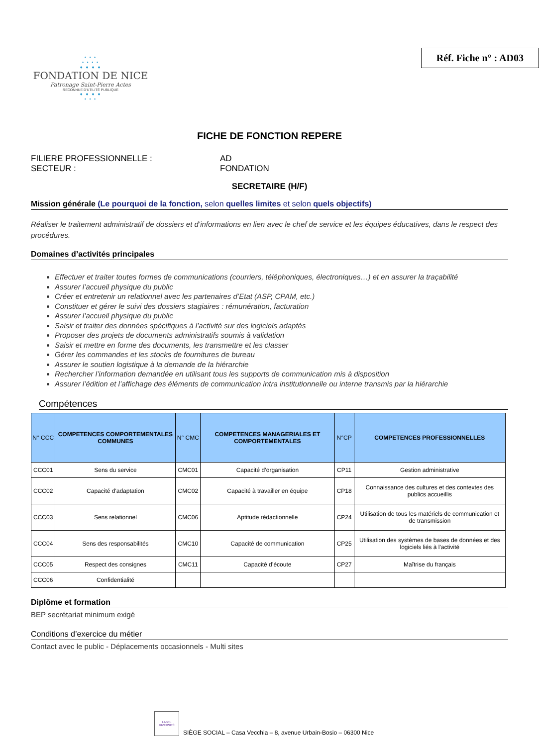• • •
• • • •
● ● ● ●
FONDATION DE NICE
Patronage Saint-Pierre Actes
RECONNUE D'UTILITÉ PUBLIQUE
● ● ● ●
• • •
Réf. Fiche n° : AD03
FICHE DE FONCTION REPERE
FILIERE PROFESSIONNELLE : AD
SECTEUR : FONDATION
SECRETAIRE (H/F)
Mission générale (Le pourquoi de la fonction, selon quelles limites et selon quels objectifs)
Réaliser le traitement administratif de dossiers et d’informations en lien avec le chef de service et les équipes éducatives, dans le respect des procédures.
Domaines d’activités principales
Effectuer et traiter toutes formes de communications (courriers, téléphoniques, électroniques…) et en assurer la traçabilité
Assurer l’accueil physique du public
Créer et entretenir un relationnel avec les partenaires d’Etat (ASP, CPAM, etc.)
Constituer et gérer le suivi des dossiers stagiaires : rémunération, facturation
Assurer l’accueil physique du public
Saisir et traiter des données spécifiques à l’activité sur des logiciels adaptés
Proposer des projets de documents administratifs soumis à validation
Saisir et mettre en forme des documents, les transmettre et les classer
Gérer les commandes et les stocks de fournitures de bureau
Assurer le soutien logistique à la demande de la hiérarchie
Rechercher l’information demandée en utilisant tous les supports de communication mis à disposition
Assurer l’édition et l’affichage des éléments de communication intra institutionnelle ou interne transmis par la hiérarchie
Compétences
| N° CCC | COMPETENCES COMPORTEMENTALES COMMUNES | N° CMC | COMPETENCES MANAGERIALES ET COMPORTEMENTALES | N°CP | COMPETENCES PROFESSIONNELLES |
| --- | --- | --- | --- | --- | --- |
| CCC01 | Sens du service | CMC01 | Capacité d’organisation | CP11 | Gestion administrative |
| CCC02 | Capacité d'adaptation | CMC02 | Capacité à travailler en équipe | CP18 | Connaissance des cultures et des contextes des publics accueillis |
| CCC03 | Sens relationnel | CMC06 | Aptitude rédactionnelle | CP24 | Utilisation de tous les matériels de communication et de transmission |
| CCC04 | Sens des responsabilités | CMC10 | Capacité de communication | CP25 | Utilisation des systèmes de bases de données et des logiciels liés à l'activité |
| CCC05 | Respect des consignes | CMC11 | Capacité d’écoute | CP27 | Maîtrise du français |
| CCC06 | Confidentialité | | | | |
Diplôme et formation
BEP secrétariat minimum exigé
Conditions d’exercice du métier
Contact avec le public - Déplacements occasionnels - Multi sites
LABEL DIVERSITÉ
SIÈGE SOCIAL – Casa Vecchia – 8, avenue Urbain-Bosio – 06300 Nice